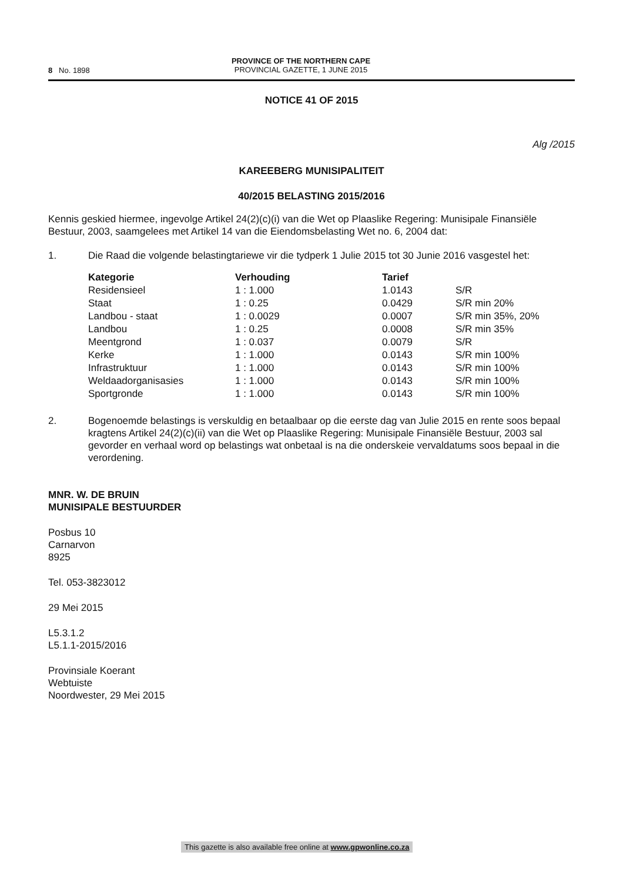8 No. 1898
PROVINCE OF THE NORTHERN CAPE
PROVINCIAL GAZETTE, 1 JUNE 2015
NOTICE 41 OF 2015
Alg /2015
KAREEBERG MUNISIPALITEIT
40/2015 BELASTING 2015/2016
Kennis geskied hiermee, ingevolge Artikel 24(2)(c)(i) van die Wet op Plaaslike Regering: Munisipale Finansiële Bestuur, 2003, saamgelees met Artikel 14 van die Eiendomsbelasting Wet no. 6, 2004 dat:
1. Die Raad die volgende belastingtariewe vir die tydperk 1 Julie 2015 tot 30 Junie 2016 vasgestel het:
| Kategorie | Verhouding | Tarief | |
| --- | --- | --- | --- |
| Residensieel | 1 : 1.000 | 1.0143 | S/R |
| Staat | 1 : 0.25 | 0.0429 | S/R min 20% |
| Landbou - staat | 1 : 0.0029 | 0.0007 | S/R min 35%, 20% |
| Landbou | 1 : 0.25 | 0.0008 | S/R min 35% |
| Meentgrond | 1 : 0.037 | 0.0079 | S/R |
| Kerke | 1 : 1.000 | 0.0143 | S/R min 100% |
| Infrastruktuur | 1 : 1.000 | 0.0143 | S/R min 100% |
| Weldaadorganisasies | 1 : 1.000 | 0.0143 | S/R min 100% |
| Sportgronde | 1 : 1.000 | 0.0143 | S/R min 100% |
2. Bogenoemde belastings is verskuldig en betaalbaar op die eerste dag van Julie 2015 en rente soos bepaal kragtens Artikel 24(2)(c)(ii) van die Wet op Plaaslike Regering: Munisipale Finansiële Bestuur, 2003 sal gevorder en verhaal word op belastings wat onbetaal is na die onderskeie vervaldatums soos bepaal in die verordening.
MNR. W. DE BRUIN
MUNISIPALE BESTUURDER
Posbus 10
Carnarvon
8925
Tel. 053-3823012
29 Mei 2015
L5.3.1.2
L5.1.1-2015/2016
Provinsiale Koerant
Webtuiste
Noordwester, 29 Mei 2015
This gazette is also available free online at www.gpwonline.co.za